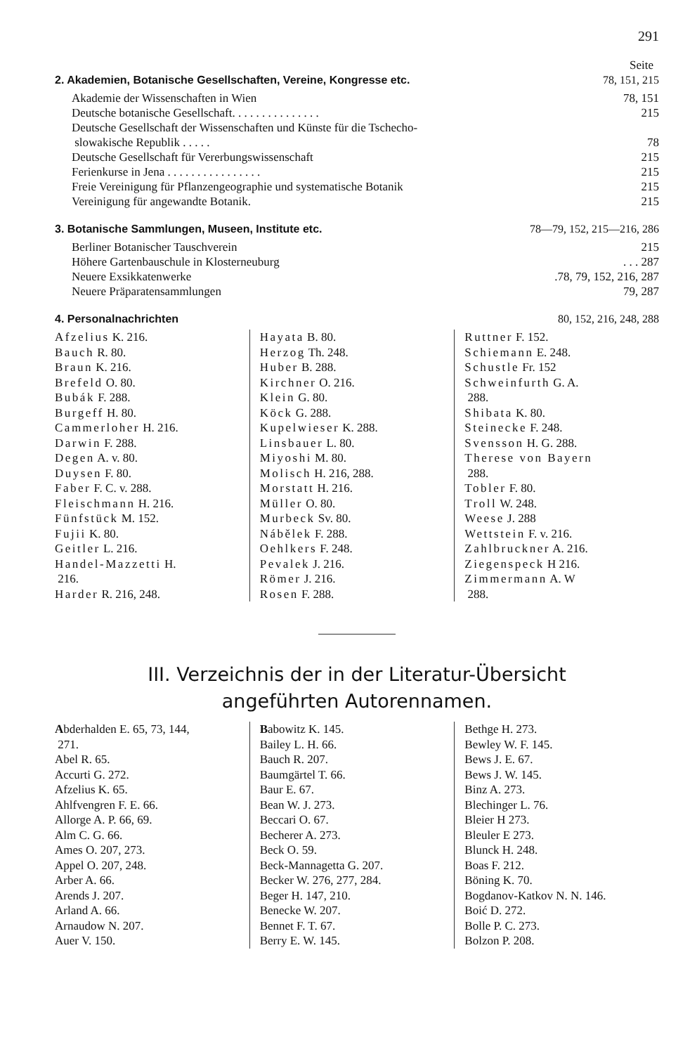291
Seite
2. Akademien, Botanische Gesellschaften, Vereine, Kongresse etc. 78, 151, 215
Akademie der Wissenschaften in Wien 78, 151
Deutsche botanische Gesellschaft. . . . . . . . . . . . . . . 215
Deutsche Gesellschaft der Wissenschaften und Künste für die Tschecho-
slowakische Republik . . . . . 78
Deutsche Gesellschaft für Vererbungswissenschaft 215
Ferienkurse in Jena . . . . . . . . . . . . . . . . 215
Freie Vereinigung für Pflanzengeographie und systematische Botanik 215
Vereinigung für angewandte Botanik. 215
3. Botanische Sammlungen, Museen, Institute etc. 78—79, 152, 215—216, 286
Berliner Botanischer Tauschverein 215
Höhere Gartenbauschule in Klosterneuburg. . . 287
Neuere Exsikkatenwerke.78, 79, 152, 216, 287
Neuere Präparatensammlungen 79, 287
4. Personalnachrichten 80, 152, 216, 248, 288
Afzelius K. 216.
Bauch R. 80.
Braun K. 216.
Brefeld O. 80.
Bubák F. 288.
Burgeff H. 80.
Cammerloher H. 216.
Darwin F. 288.
Degen A. v. 80.
Duysen F. 80.
Faber F. C. v. 288.
Fleischmann H. 216.
Fünfstück M. 152.
Fujii K. 80.
Geitler L. 216.
Handel-Mazzetti H.
216.
Harder R. 216, 248.
Hayata B. 80.
Herzog Th. 248.
Huber B. 288.
Kirchner O. 216.
Klein G. 80.
Köck G. 288.
Kupelwieser K. 288.
Linsbauer L. 80.
Miyoshi M. 80.
Molisch H. 216, 288.
Morstatt H. 216.
Müller O. 80.
Murbeck Sv. 80.
Nábělek F. 288.
Oehlkers F. 248.
Pevalek J. 216.
Römer J. 216.
Rosen F. 288.
Ruttner F. 152.
Schiemann E. 248.
Schustle Fr. 152
Schweinfurth G. A.
288.
Shibata K. 80.
Steinecke F. 248.
Svensson H. G. 288.
Therese von Bayern
288.
Tobler F. 80.
Troll W. 248.
Weese J. 288
Wettstein F. v. 216.
Zahlbruckner A. 216.
Ziegenspeck H 216.
Zimmermann A. W
288.
III. Verzeichnis der in der Literatur-Übersicht
angeführten Autorennamen.
Abderhalden E. 65, 73, 144,
271.
Abel R. 65.
Accurti G. 272.
Afzelius K. 65.
Ahlfvengren F. E. 66.
Allorge A. P. 66, 69.
Alm C. G. 66.
Ames O. 207, 273.
Appel O. 207, 248.
Arber A. 66.
Arends J. 207.
Arland A. 66.
Arnaudow N. 207.
Auer V. 150.
Babowitz K. 145.
Bailey L. H. 66.
Bauch R. 207.
Baumgärtel T. 66.
Baur E. 67.
Bean W. J. 273.
Beccari O. 67.
Becherer A. 273.
Beck O. 59.
Beck-Mannagetta G. 207.
Becker W. 276, 277, 284.
Beger H. 147, 210.
Benecke W. 207.
Bennet F. T. 67.
Berry E. W. 145.
Bethge H. 273.
Bewley W. F. 145.
Bews J. E. 67.
Bews J. W. 145.
Binz A. 273.
Blechinger L. 76.
Bleier H 273.
Bleuler E 273.
Blunck H. 248.
Boas F. 212.
Böning K. 70.
Bogdanov-Katkov N. N. 146.
Boić D. 272.
Bolle P. C. 273.
Bolzon P. 208.